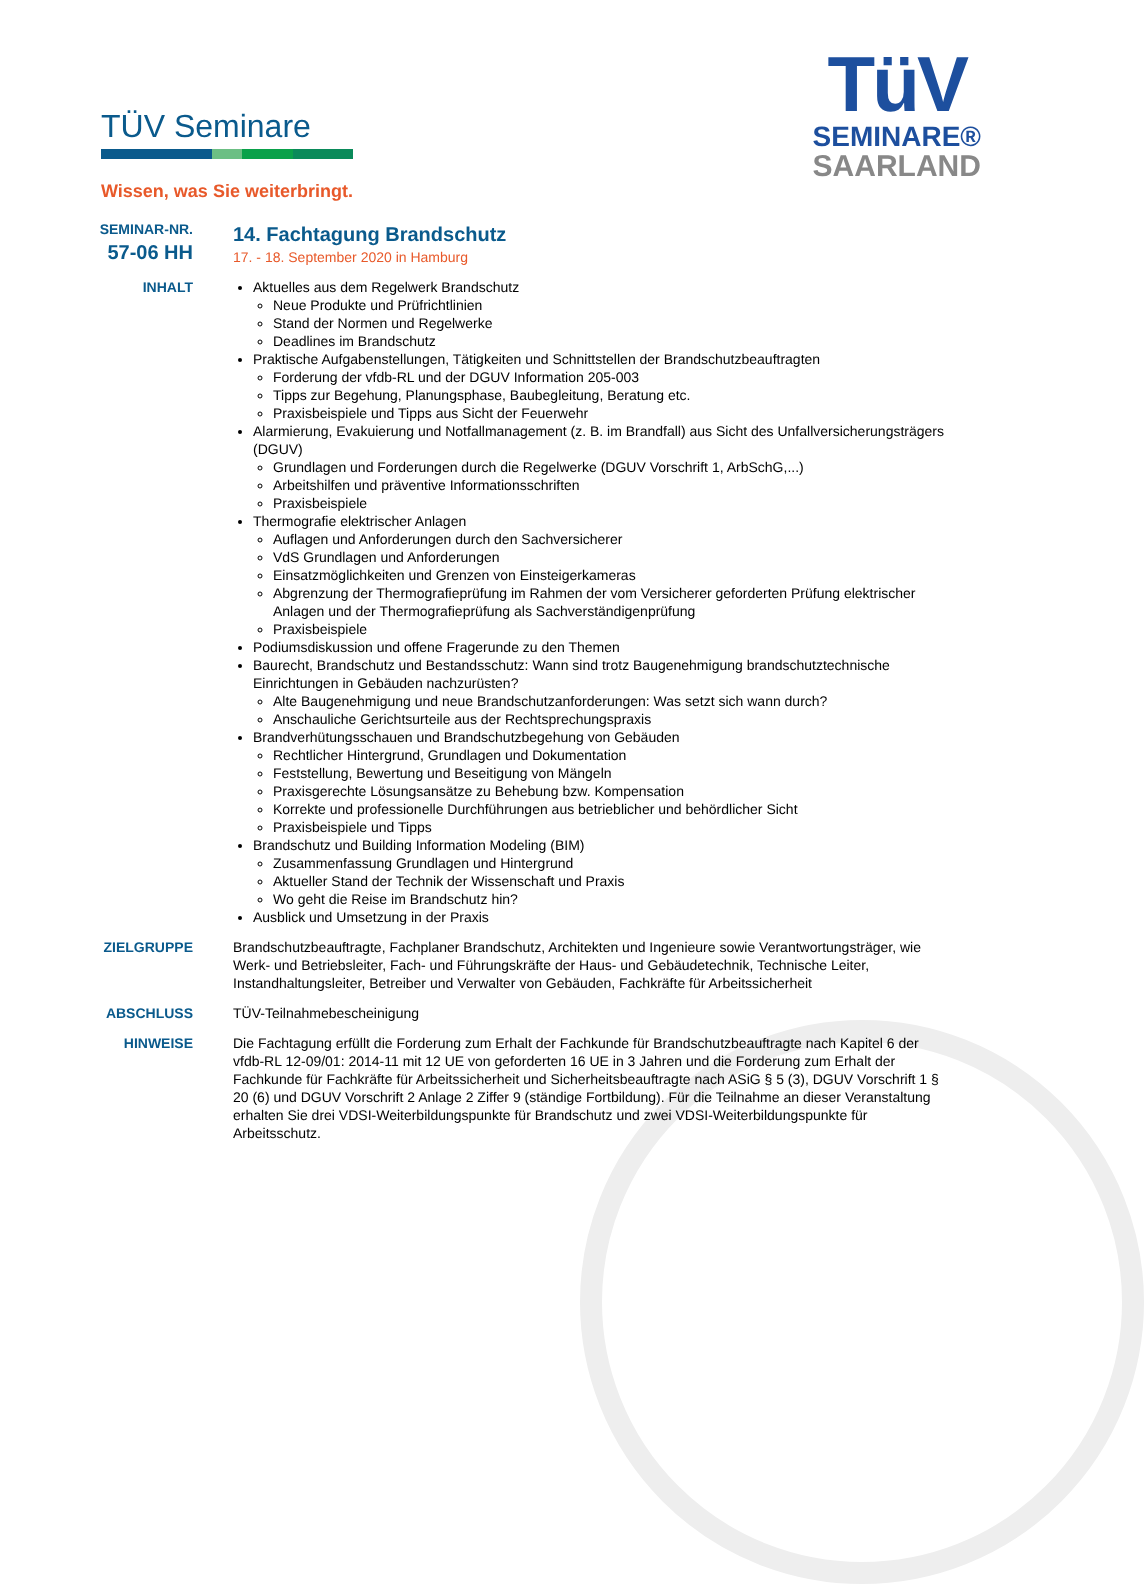TÜV Seminare
Wissen, was Sie weiterbringt.
TüV
SEMINARE®
SAARLAND
SEMINAR-NR.
57-06 HH
14. Fachtagung Brandschutz
17. - 18. September 2020 in Hamburg
INHALT Aktuelles aus dem Regelwerk Brandschutz
Neue Produkte und Prüfrichtlinien
Stand der Normen und Regelwerke
Deadlines im Brandschutz
Praktische Aufgabenstellungen, Tätigkeiten und Schnittstellen der Brandschutzbeauftragten
Forderung der vfdb-RL und der DGUV Information 205-003
Tipps zur Begehung, Planungsphase, Baubegleitung, Beratung etc.
Praxisbeispiele und Tipps aus Sicht der Feuerwehr
Alarmierung, Evakuierung und Notfallmanagement (z. B. im Brandfall) aus Sicht des Unfallversicherungsträgers (DGUV)
Grundlagen und Forderungen durch die Regelwerke (DGUV Vorschrift 1, ArbSchG,...)
Arbeitshilfen und präventive Informationsschriften
Praxisbeispiele
Thermografie elektrischer Anlagen
Auflagen und Anforderungen durch den Sachversicherer
VdS Grundlagen und Anforderungen
Einsatzmöglichkeiten und Grenzen von Einsteigerkameras
Abgrenzung der Thermografieprüfung im Rahmen der vom Versicherer geforderten Prüfung elektrischer Anlagen und der Thermografieprüfung als Sachverständigenprüfung
Praxisbeispiele
Podiumsdiskussion und offene Fragerunde zu den Themen
Baurecht, Brandschutz und Bestandsschutz: Wann sind trotz Baugenehmigung brandschutztechnische Einrichtungen in Gebäuden nachzurüsten?
Alte Baugenehmigung und neue Brandschutzanforderungen: Was setzt sich wann durch?
Anschauliche Gerichtsurteile aus der Rechtsprechungspraxis
Brandverhütungsschauen und Brandschutzbegehung von Gebäuden
Rechtlicher Hintergrund, Grundlagen und Dokumentation
Feststellung, Bewertung und Beseitigung von Mängeln
Praxisgerechte Lösungsansätze zu Behebung bzw. Kompensation
Korrekte und professionelle Durchführungen aus betrieblicher und behördlicher Sicht
Praxisbeispiele und Tipps
Brandschutz und Building Information Modeling (BIM)
Zusammenfassung Grundlagen und Hintergrund
Aktueller Stand der Technik der Wissenschaft und Praxis
Wo geht die Reise im Brandschutz hin?
Ausblick und Umsetzung in der Praxis
ZIELGRUPPE Brandschutzbeauftragte, Fachplaner Brandschutz, Architekten und Ingenieure sowie Verantwortungsträger, wie Werk- und Betriebsleiter, Fach- und Führungskräfte der Haus- und Gebäudetechnik, Technische Leiter, Instandhaltungsleiter, Betreiber und Verwalter von Gebäuden, Fachkräfte für Arbeitssicherheit
ABSCHLUSS TÜV-Teilnahmebescheinigung
HINWEISE Die Fachtagung erfüllt die Forderung zum Erhalt der Fachkunde für Brandschutzbeauftragte nach Kapitel 6 der vfdb-RL 12-09/01: 2014-11 mit 12 UE von geforderten 16 UE in 3 Jahren und die Forderung zum Erhalt der Fachkunde für Fachkräfte für Arbeitssicherheit und Sicherheitsbeauftragte nach ASiG § 5 (3), DGUV Vorschrift 1 § 20 (6) und DGUV Vorschrift 2 Anlage 2 Ziffer 9 (ständige Fortbildung). Für die Teilnahme an dieser Veranstaltung erhalten Sie drei VDSI-Weiterbildungspunkte für Brandschutz und zwei VDSI-Weiterbildungspunkte für Arbeitsschutz.